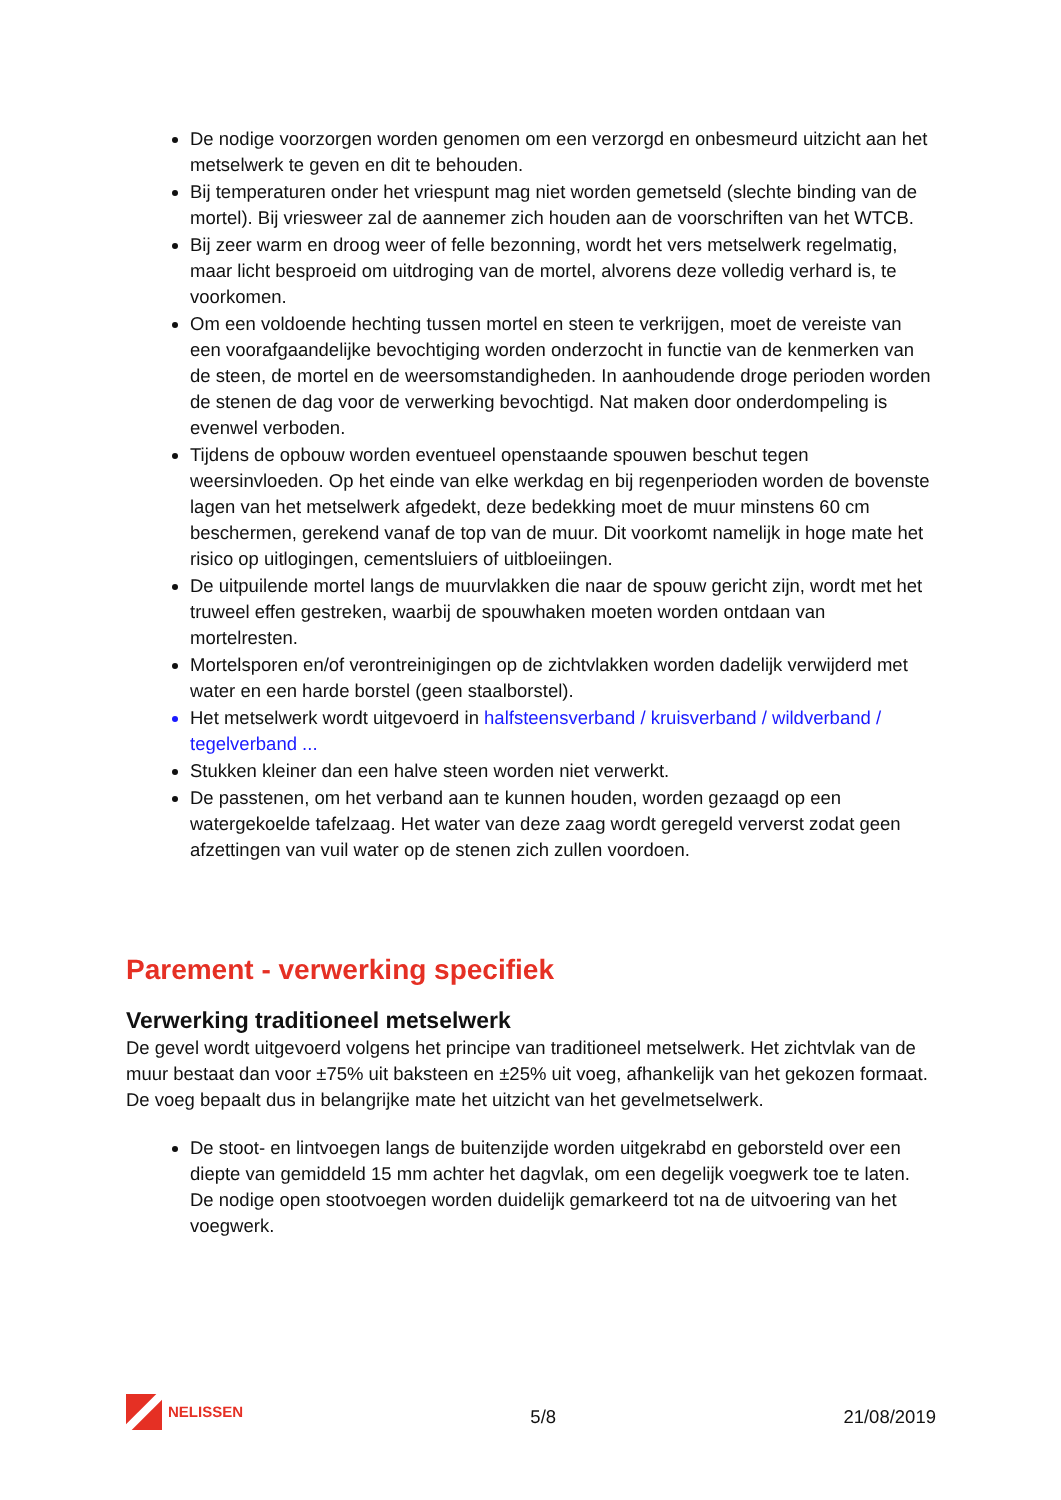De nodige voorzorgen worden genomen om een verzorgd en onbesmeurd uitzicht aan het metselwerk te geven en dit te behouden.
Bij temperaturen onder het vriespunt mag niet worden gemetseld (slechte binding van de mortel). Bij vriesweer zal de aannemer zich houden aan de voorschriften van het WTCB.
Bij zeer warm en droog weer of felle bezonning, wordt het vers metselwerk regelmatig, maar licht besproeid om uitdroging van de mortel, alvorens deze volledig verhard is, te voorkomen.
Om een voldoende hechting tussen mortel en steen te verkrijgen, moet de vereiste van een voorafgaandelijke bevochtiging worden onderzocht in functie van de kenmerken van de steen, de mortel en de weersomstandigheden. In aanhoudende droge perioden worden de stenen de dag voor de verwerking bevochtigd. Nat maken door onderdompeling is evenwel verboden.
Tijdens de opbouw worden eventueel openstaande spouwen beschut tegen weersinvloeden. Op het einde van elke werkdag en bij regenperioden worden de bovenste lagen van het metselwerk afgedekt, deze bedekking moet de muur minstens 60 cm beschermen, gerekend vanaf de top van de muur. Dit voorkomt namelijk in hoge mate het risico op uitlogingen, cementsluiers of uitbloeiingen.
De uitpuilende mortel langs de muurvlakken die naar de spouw gericht zijn, wordt met het truweel effen gestreken, waarbij de spouwhaken moeten worden ontdaan van mortelresten.
Mortelsporen en/of verontreinigingen op de zichtvlakken worden dadelijk verwijderd met water en een harde borstel (geen staalborstel).
Het metselwerk wordt uitgevoerd in halfsteensverband / kruisverband / wildverband / tegelverband ...
Stukken kleiner dan een halve steen worden niet verwerkt.
De passtenen, om het verband aan te kunnen houden, worden gezaagd op een watergekoelde tafelzaag. Het water van deze zaag wordt geregeld ververst zodat geen afzettingen van vuil water op de stenen zich zullen voordoen.
Parement - verwerking specifiek
Verwerking traditioneel metselwerk
De gevel wordt uitgevoerd volgens het principe van traditioneel metselwerk. Het zichtvlak van de muur bestaat dan voor ±75% uit baksteen en ±25% uit voeg, afhankelijk van het gekozen formaat. De voeg bepaalt dus in belangrijke mate het uitzicht van het gevelmetselwerk.
De stoot- en lintvoegen langs de buitenzijde worden uitgekrabd en geborsteld over een diepte van gemiddeld 15 mm achter het dagvlak, om een degelijk voegwerk toe te laten. De nodige open stootvoegen worden duidelijk gemarkeerd tot na de uitvoering van het voegwerk.
NELISSEN
5/8
21/08/2019